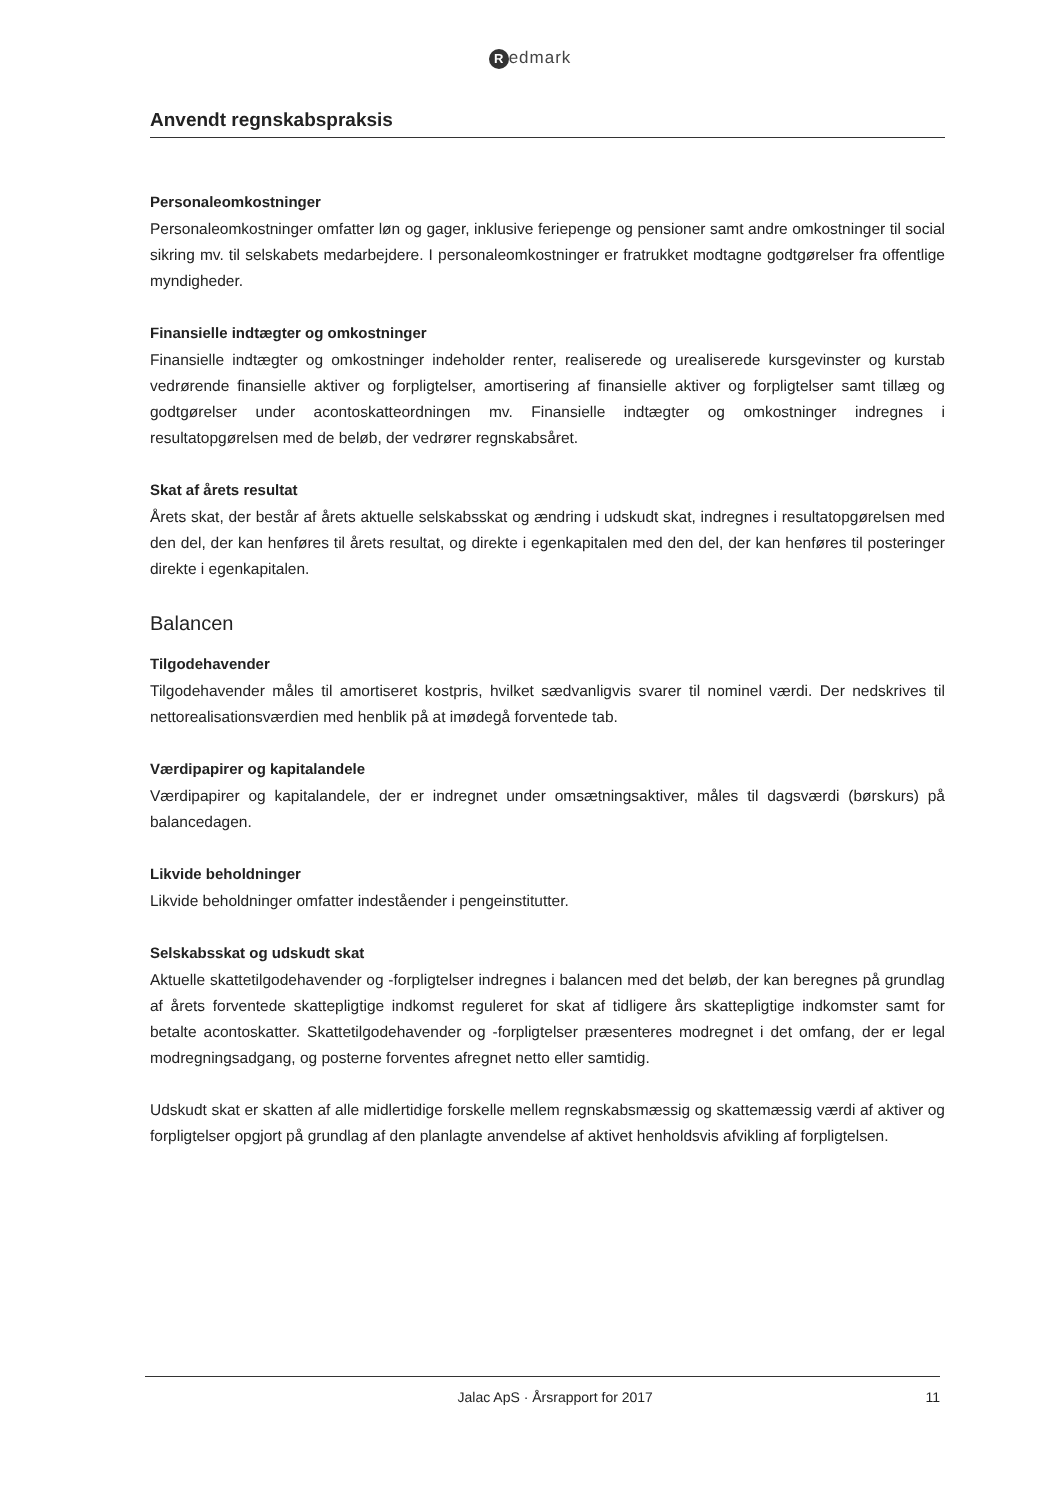Redmark
Anvendt regnskabspraksis
Personaleomkostninger
Personaleomkostninger omfatter løn og gager, inklusive feriepenge og pensioner samt andre omkostninger til social sikring mv. til selskabets medarbejdere. I personaleomkostninger er fratrukket modtagne godtgørelser fra offentlige myndigheder.
Finansielle indtægter og omkostninger
Finansielle indtægter og omkostninger indeholder renter, realiserede og urealiserede kursgevinster og kurstab vedrørende finansielle aktiver og forpligtelser, amortisering af finansielle aktiver og forpligtelser samt tillæg og godtgørelser under acontoskatteordningen mv. Finansielle indtægter og omkostninger indregnes i resultatopgørelsen med de beløb, der vedrører regnskabsåret.
Skat af årets resultat
Årets skat, der består af årets aktuelle selskabsskat og ændring i udskudt skat, indregnes i resultatopgørelsen med den del, der kan henføres til årets resultat, og direkte i egenkapitalen med den del, der kan henføres til posteringer direkte i egenkapitalen.
Balancen
Tilgodehavender
Tilgodehavender måles til amortiseret kostpris, hvilket sædvanligvis svarer til nominel værdi. Der nedskrives til nettorealisationsværdien med henblik på at imødegå forventede tab.
Værdipapirer og kapitalandele
Værdipapirer og kapitalandele, der er indregnet under omsætningsaktiver, måles til dagsværdi (børskurs) på balancedagen.
Likvide beholdninger
Likvide beholdninger omfatter indeståender i pengeinstitutter.
Selskabsskat og udskudt skat
Aktuelle skattetilgodehavender og -forpligtelser indregnes i balancen med det beløb, der kan beregnes på grundlag af årets forventede skattepligtige indkomst reguleret for skat af tidligere års skattepligtige indkomster samt for betalte acontoskatter. Skattetilgodehavender og -forpligtelser præsenteres modregnet i det omfang, der er legal modregningsadgang, og posterne forventes afregnet netto eller samtidig.
Udskudt skat er skatten af alle midlertidige forskelle mellem regnskabsmæssig og skattemæssig værdi af aktiver og forpligtelser opgjort på grundlag af den planlagte anvendelse af aktivet henholdsvis afvikling af forpligtelsen.
Jalac ApS · Årsrapport for 2017 11